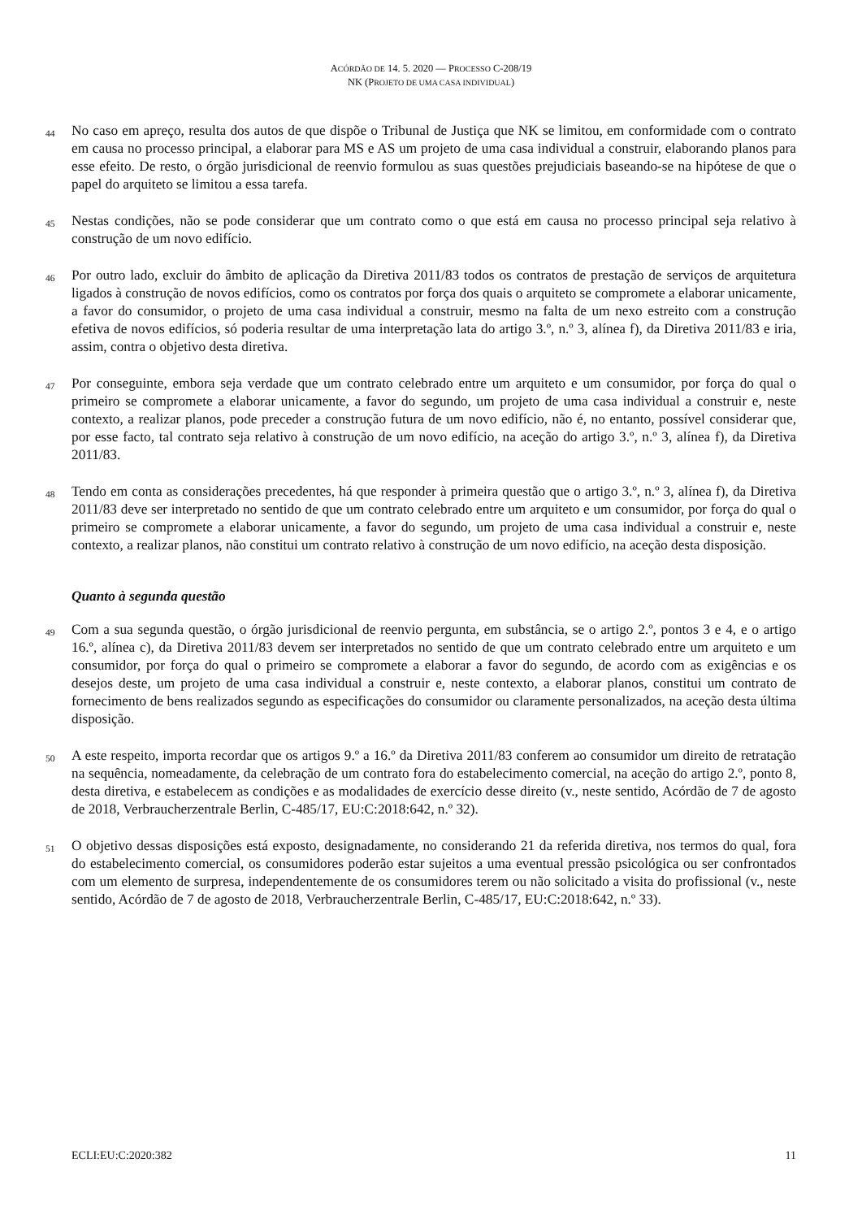ACÓRDÃO DE 14. 5. 2020 — PROCESSO C-208/19
NK (PROJETO DE UMA CASA INDIVIDUAL)
44
No caso em apreço, resulta dos autos de que dispõe o Tribunal de Justiça que NK se limitou, em conformidade com o contrato em causa no processo principal, a elaborar para MS e AS um projeto de uma casa individual a construir, elaborando planos para esse efeito. De resto, o órgão jurisdicional de reenvio formulou as suas questões prejudiciais baseando-se na hipótese de que o papel do arquiteto se limitou a essa tarefa.
45
Nestas condições, não se pode considerar que um contrato como o que está em causa no processo principal seja relativo à construção de um novo edifício.
46
Por outro lado, excluir do âmbito de aplicação da Diretiva 2011/83 todos os contratos de prestação de serviços de arquitetura ligados à construção de novos edifícios, como os contratos por força dos quais o arquiteto se compromete a elaborar unicamente, a favor do consumidor, o projeto de uma casa individual a construir, mesmo na falta de um nexo estreito com a construção efetiva de novos edifícios, só poderia resultar de uma interpretação lata do artigo 3.º, n.º 3, alínea f), da Diretiva 2011/83 e iria, assim, contra o objetivo desta diretiva.
47
Por conseguinte, embora seja verdade que um contrato celebrado entre um arquiteto e um consumidor, por força do qual o primeiro se compromete a elaborar unicamente, a favor do segundo, um projeto de uma casa individual a construir e, neste contexto, a realizar planos, pode preceder a construção futura de um novo edifício, não é, no entanto, possível considerar que, por esse facto, tal contrato seja relativo à construção de um novo edifício, na aceção do artigo 3.º, n.º 3, alínea f), da Diretiva 2011/83.
48
Tendo em conta as considerações precedentes, há que responder à primeira questão que o artigo 3.º, n.º 3, alínea f), da Diretiva 2011/83 deve ser interpretado no sentido de que um contrato celebrado entre um arquiteto e um consumidor, por força do qual o primeiro se compromete a elaborar unicamente, a favor do segundo, um projeto de uma casa individual a construir e, neste contexto, a realizar planos, não constitui um contrato relativo à construção de um novo edifício, na aceção desta disposição.
Quanto à segunda questão
49
Com a sua segunda questão, o órgão jurisdicional de reenvio pergunta, em substância, se o artigo 2.º, pontos 3 e 4, e o artigo 16.º, alínea c), da Diretiva 2011/83 devem ser interpretados no sentido de que um contrato celebrado entre um arquiteto e um consumidor, por força do qual o primeiro se compromete a elaborar a favor do segundo, de acordo com as exigências e os desejos deste, um projeto de uma casa individual a construir e, neste contexto, a elaborar planos, constitui um contrato de fornecimento de bens realizados segundo as especificações do consumidor ou claramente personalizados, na aceção desta última disposição.
50
A este respeito, importa recordar que os artigos 9.º a 16.º da Diretiva 2011/83 conferem ao consumidor um direito de retratação na sequência, nomeadamente, da celebração de um contrato fora do estabelecimento comercial, na aceção do artigo 2.º, ponto 8, desta diretiva, e estabelecem as condições e as modalidades de exercício desse direito (v., neste sentido, Acórdão de 7 de agosto de 2018, Verbraucherzentrale Berlin, C-485/17, EU:C:2018:642, n.º 32).
51
O objetivo dessas disposições está exposto, designadamente, no considerando 21 da referida diretiva, nos termos do qual, fora do estabelecimento comercial, os consumidores poderão estar sujeitos a uma eventual pressão psicológica ou ser confrontados com um elemento de surpresa, independentemente de os consumidores terem ou não solicitado a visita do profissional (v., neste sentido, Acórdão de 7 de agosto de 2018, Verbraucherzentrale Berlin, C-485/17, EU:C:2018:642, n.º 33).
ECLI:EU:C:2020:382 11